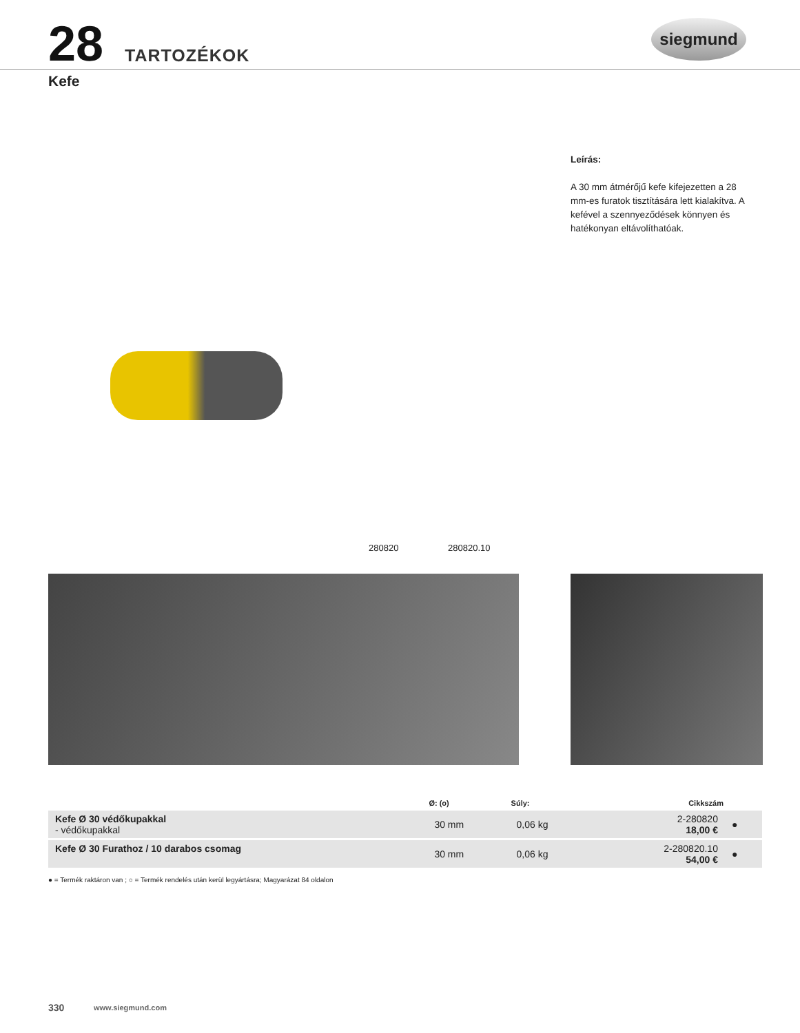28 TARTOZÉKOK
siegmund
Kefe
Leírás:
A 30 mm átmérőjű kefe kifejezetten a 28 mm-es furatok tisztítására lett kialakítva. A kefével a szennyeződések könnyen és hatékonyan eltávolíthatóak.
280820 280820.10
| | Ø: (o) | Súly: | Cikkszám | |
| --- | --- | --- | --- | --- |
| Kefe Ø 30 védőkupakkal - védőkupakkal | 30 mm | 0,06 kg | 2-280820 18,00 € | ● |
| Kefe Ø 30 Furathoz / 10 darabos csomag | 30 mm | 0,06 kg | 2-280820.10 54,00 € | ● |
● = Termék raktáron van ; ○ = Termék rendelés után kerül legyártásra; Magyarázat 84 oldalon
330 www.siegmund.com